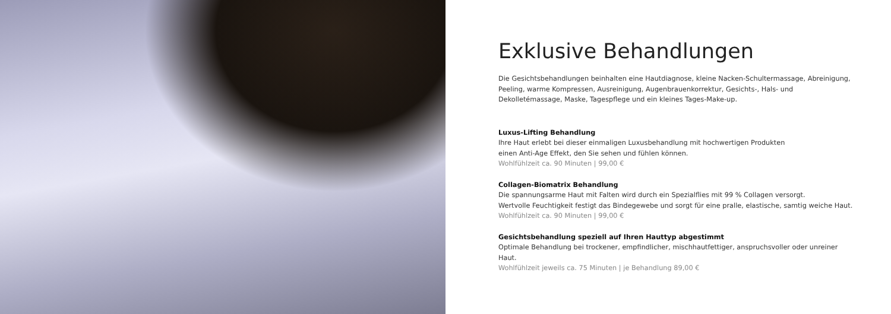Exklusive Behandlungen
Die Gesichtsbehandlungen beinhalten eine Hautdiagnose, kleine Nacken-Schultermassage, Abreinigung, Peeling, warme Kompressen, Ausreinigung, Augenbrauenkorrektur, Gesichts-, Hals- und Dekolletémassage, Maske, Tagespflege und ein kleines Tages-Make-up.
Luxus-Lifting Behandlung
Ihre Haut erlebt bei dieser einmaligen Luxusbehandlung mit hochwertigen Produkten
einen Anti-Age Effekt, den Sie sehen und fühlen können.
Wohlfühlzeit ca. 90 Minuten | 99,00 €
Collagen-Biomatrix Behandlung
Die spannungsarme Haut mit Falten wird durch ein Spezialflies mit 99 % Collagen versorgt.
Wertvolle Feuchtigkeit festigt das Bindegewebe und sorgt für eine pralle, elastische, samtig weiche Haut.
Wohlfühlzeit ca. 90 Minuten | 99,00 €
Gesichtsbehandlung speziell auf Ihren Hauttyp abgestimmt
Optimale Behandlung bei trockener, empfindlicher, mischhautfettiger, anspruchsvoller oder unreiner Haut.
Wohlfühlzeit jeweils ca. 75 Minuten | je Behandlung 89,00 €